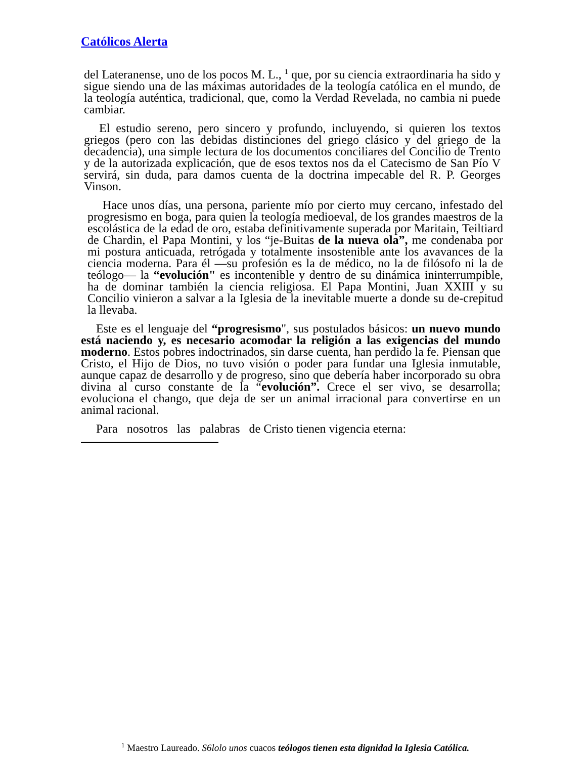Católicos Alerta
del Lateranense, uno de los pocos M. L., <sup>1</sup> que, por su ciencia extraordinaria ha sido y sigue siendo una de las máximas autoridades de la teología católica en el mundo, de la teología auténtica, tradicional, que, como la Verdad Revelada, no cambia ni puede cambiar.
El estudio sereno, pero sincero y profundo, incluyendo, si quieren los textos griegos (pero con las debidas distinciones del griego clásico y del griego de la decadencia), una simple lectura de los documentos conciliares del Concilio de Trento y de la autorizada explicación, que de esos textos nos da el Catecismo de San Pío V servirá, sin duda, para damos cuenta de la doctrina impecable del R. P. Georges Vinson.
Hace unos días, una persona, pariente mío por cierto muy cercano, infestado del progresismo en boga, para quien la teología medioeval, de los grandes maestros de la escolástica de la edad de oro, estaba definitivamente superada por Maritain, Teiltiard de Chardin, el Papa Montini, y los “je-Buitas de la nueva ola”, me condenaba por mi postura anticuada, retrógada y totalmente insostenible ante los avavances de la ciencia moderna. Para él —su profesión es la de médico, no la de filósofo ni la de teólogo— la “evolución" es incontenible y dentro de su dinámica ininterrumpible, ha de dominar también la ciencia religiosa. El Papa Montini, Juan XXIII y su Concilio vinieron a salvar a la Iglesia de la inevitable muerte a donde su de-crepitud la llevaba.
Este es el lenguaje del “progresismo", sus postulados básicos: un nuevo mundo está naciendo y, es necesario acomodar la religión a las exigencias del mundo moderno. Estos pobres indoctrinados, sin darse cuenta, han perdido la fe. Piensan que Cristo, el Hijo de Dios, no tuvo visión o poder para fundar una Iglesia inmutable, aunque capaz de desarrollo y de progreso, sino que debería haber incorporado su obra divina al curso constante de la “evolución”. Crece el ser vivo, se desarrolla; evoluciona el chango, que deja de ser un animal irracional para convertirse en un animal racional.
Para nosotros las palabras de Cristo tienen vigencia eterna:
<sup>1</sup> Maestro Laureado. S6lolo unos cuacos teólogos tienen esta dignidad la Iglesia Católica.